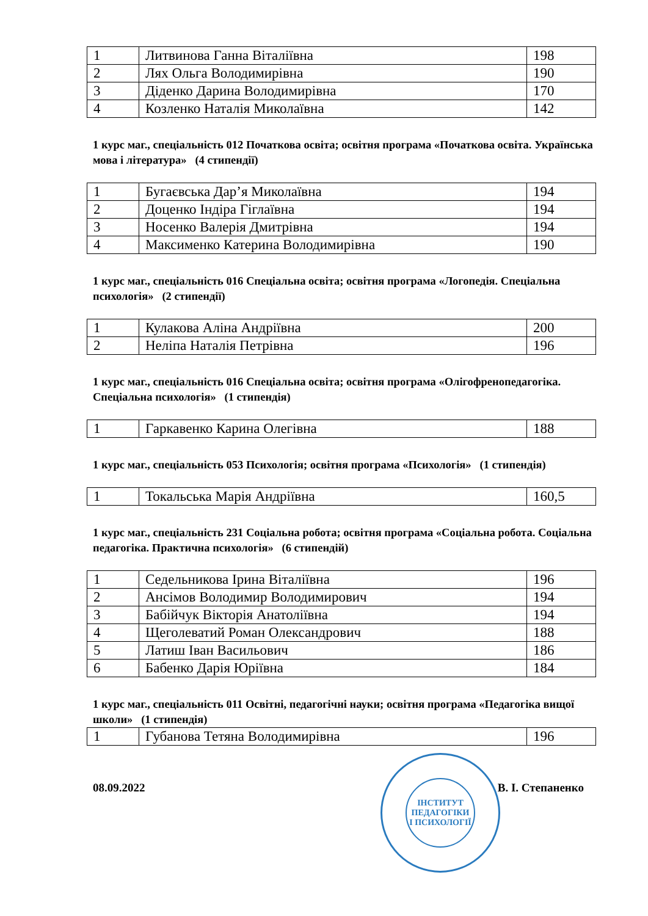| 1 | Литвинова Ганна Віталіївна | 198 |
| 2 | Лях Ольга Володимирівна | 190 |
| 3 | Діденко Дарина Володимирівна | 170 |
| 4 | Козленко Наталія Миколаївна | 142 |
1 курс маг., спеціальність 012 Початкова освіта; освітня програма «Початкова освіта. Українська мова і література» (4 стипендії)
| 1 | Бугаєвська Дар’я Миколаївна | 194 |
| 2 | Доценко Індіра Гіглаївна | 194 |
| 3 | Носенко Валерія Дмитрівна | 194 |
| 4 | Максименко Катерина Володимирівна | 190 |
1 курс маг., спеціальність 016 Спеціальна освіта; освітня програма «Логопедія. Спеціальна психологія» (2 стипендії)
| 1 | Кулакова Аліна Андріївна | 200 |
| 2 | Неліпа Наталія Петрівна | 196 |
1 курс маг., спеціальність 016 Спеціальна освіта; освітня програма «Олігофренопедагогіка. Спеціальна психологія» (1 стипендія)
| 1 | Гаркавенко Карина Олегівна | 188 |
1 курс маг., спеціальність 053 Психологія; освітня програма «Психологія» (1 стипендія)
| 1 | Токальська Марія Андріївна | 160,5 |
1 курс маг., спеціальність 231 Соціальна робота; освітня програма «Соціальна робота. Соціальна педагогіка. Практична психологія» (6 стипендій)
| 1 | Седельникова Ірина Віталіївна | 196 |
| 2 | Ансімов Володимир Володимирович | 194 |
| 3 | Бабійчук Вікторія Анатоліївна | 194 |
| 4 | Щеголеватий Роман Олександрович | 188 |
| 5 | Латиш Іван Васильович | 186 |
| 6 | Бабенко Дарія Юріївна | 184 |
1 курс маг., спеціальність 011 Освітні, педагогічні науки; освітня програма «Педагогіка вищої школи» (1 стипендія)
| 1 | Губанова Тетяна Володимирівна | 196 |
08.09.2022 В. І. Степаненко
ІНСТИТУТ
ПЕДАГОГІКИ
І ПСИХОЛОГІЇ